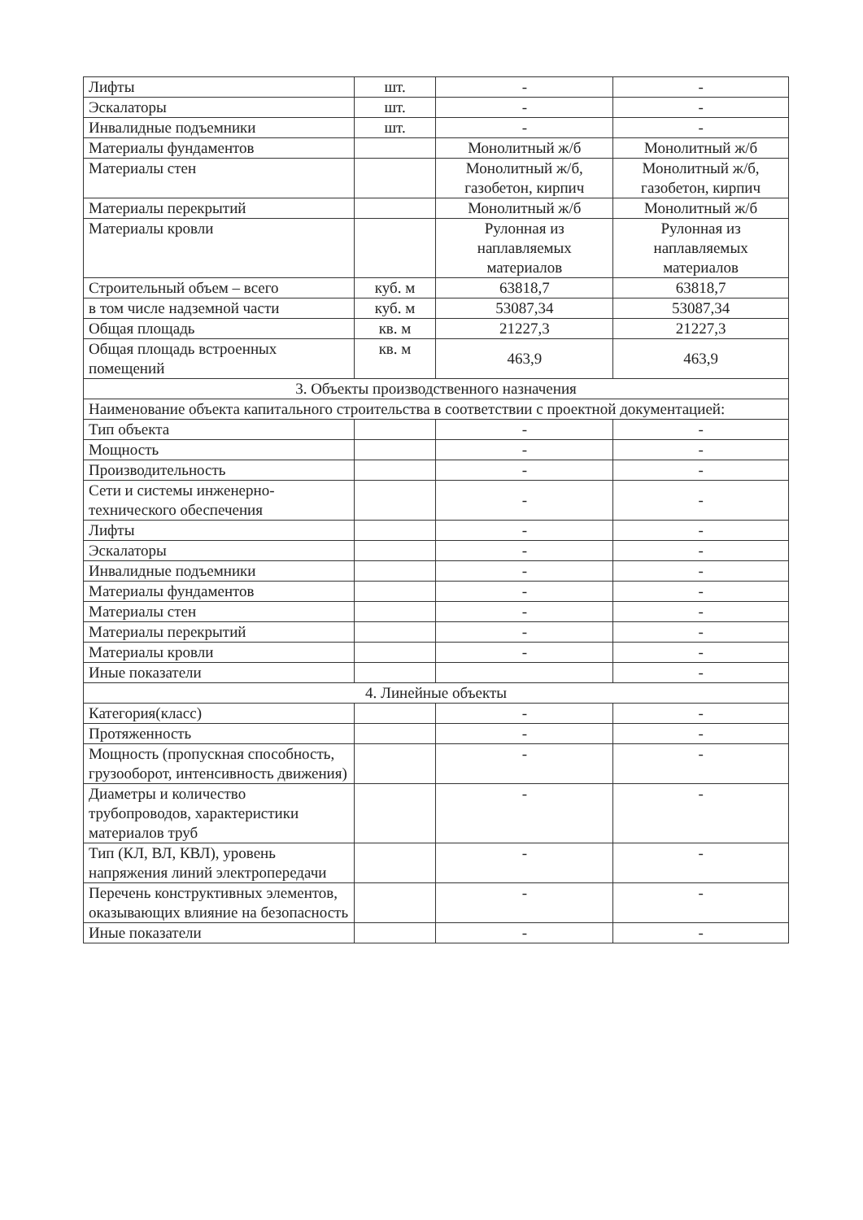| Лифты | шт. | - | - |
| Эскалаторы | шт. | - | - |
| Инвалидные подъемники | шт. | - | - |
| Материалы фундаментов | | Монолитный ж/б | Монолитный ж/б |
| Материалы стен | | Монолитный ж/б, газобетон, кирпич | Монолитный ж/б, газобетон, кирпич |
| Материалы перекрытий | | Монолитный ж/б | Монолитный ж/б |
| Материалы кровли | | Рулонная из наплавляемых материалов | Рулонная из наплавляемых материалов |
| Строительный объем – всего | куб. м | 63818,7 | 63818,7 |
| в том числе надземной части | куб. м | 53087,34 | 53087,34 |
| Общая площадь | кв. м | 21227,3 | 21227,3 |
| Общая площадь встроенных помещений | кв. м | 463,9 | 463,9 |
| 3. Объекты производственного назначения | | | |
| Наименование объекта капитального строительства в соответствии с проектной документацией: | | | |
| Тип объекта | | - | - |
| Мощность | | - | - |
| Производительность | | - | - |
| Сети и системы инженерно-технического обеспечения | | - | - |
| Лифты | | - | - |
| Эскалаторы | | - | - |
| Инвалидные подъемники | | - | - |
| Материалы фундаментов | | - | - |
| Материалы стен | | - | - |
| Материалы перекрытий | | - | - |
| Материалы кровли | | - | - |
| Иные показатели | | | - |
| 4. Линейные объекты | | | |
| Категория(класс) | | - | - |
| Протяженность | | - | - |
| Мощность (пропускная способность, грузооборот, интенсивность движения) | | - | - |
| Диаметры и количество трубопроводов, характеристики материалов труб | | - | - |
| Тип (КЛ, ВЛ, КВЛ), уровень напряжения линий электропередачи | | - | - |
| Перечень конструктивных элементов, оказывающих влияние на безопасность | | - | - |
| Иные показатели | | - | - |